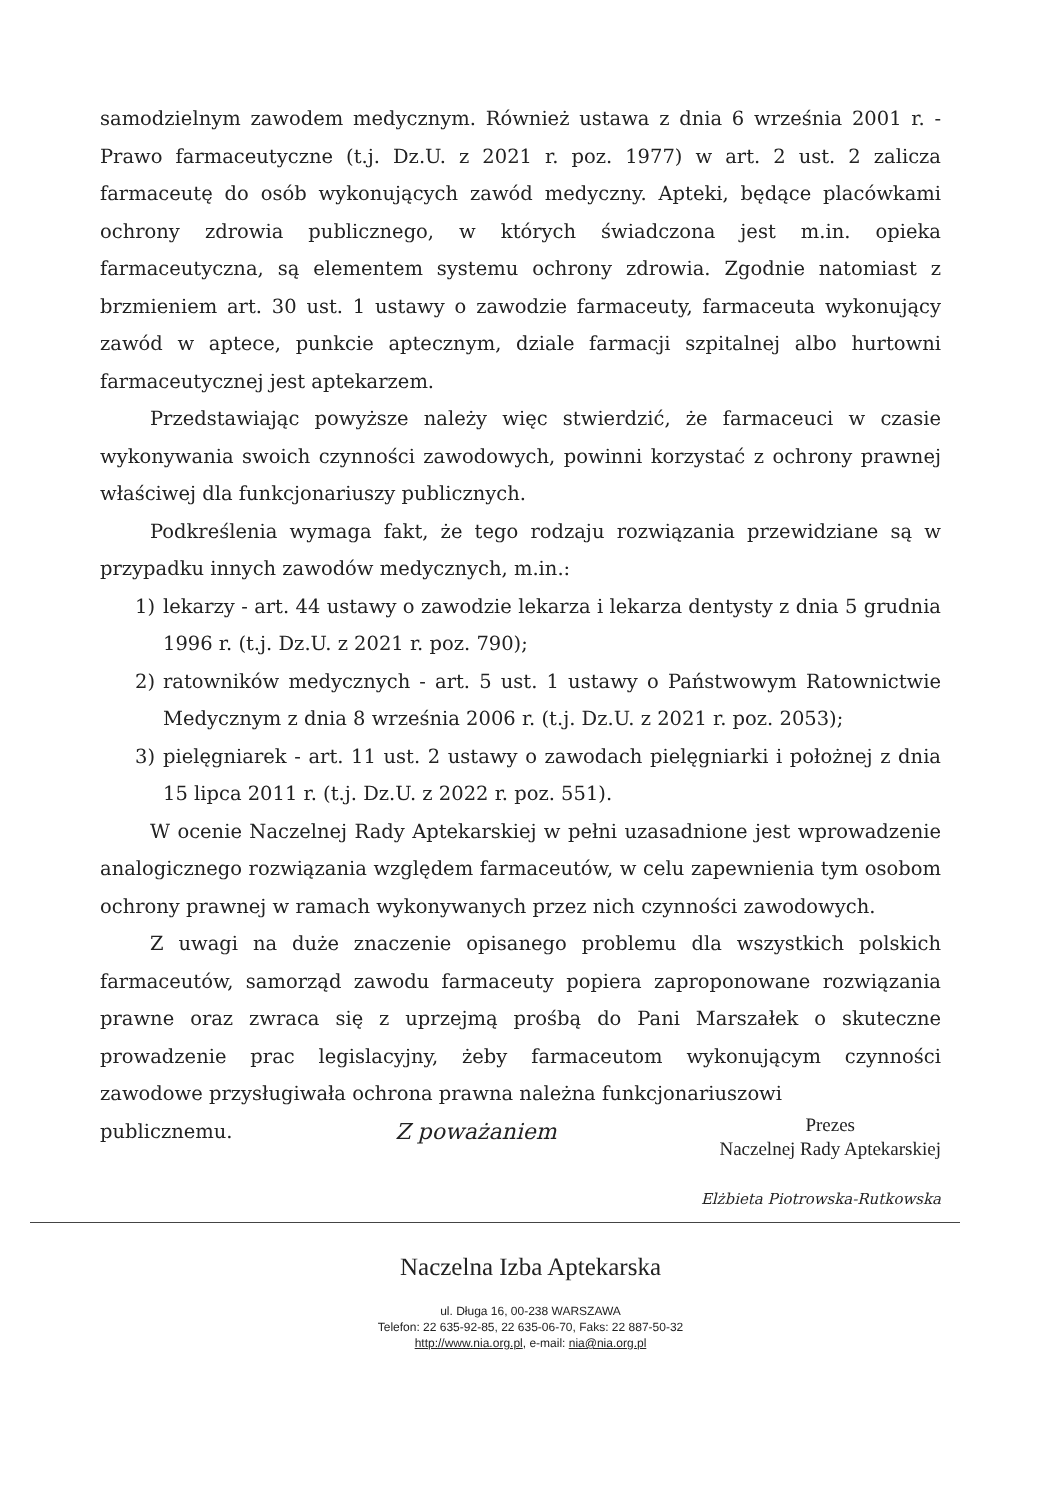samodzielnym zawodem medycznym. Również ustawa z dnia 6 września 2001 r. - Prawo farmaceutyczne (t.j. Dz.U. z 2021 r. poz. 1977) w art. 2 ust. 2 zalicza farmaceutę do osób wykonujących zawód medyczny. Apteki, będące placówkami ochrony zdrowia publicznego, w których świadczona jest m.in. opieka farmaceutyczna, są elementem systemu ochrony zdrowia. Zgodnie natomiast z brzmieniem art. 30 ust. 1 ustawy o zawodzie farmaceuty, farmaceuta wykonujący zawód w aptece, punkcie aptecznym, dziale farmacji szpitalnej albo hurtowni farmaceutycznej jest aptekarzem.
Przedstawiając powyższe należy więc stwierdzić, że farmaceuci w czasie wykonywania swoich czynności zawodowych, powinni korzystać z ochrony prawnej właściwej dla funkcjonariuszy publicznych.
Podkreślenia wymaga fakt, że tego rodzaju rozwiązania przewidziane są w przypadku innych zawodów medycznych, m.in.:
1) lekarzy - art. 44 ustawy o zawodzie lekarza i lekarza dentysty z dnia 5 grudnia 1996 r. (t.j. Dz.U. z 2021 r. poz. 790);
2) ratowników medycznych - art. 5 ust. 1 ustawy o Państwowym Ratownictwie Medycznym z dnia 8 września 2006 r. (t.j. Dz.U. z 2021 r. poz. 2053);
3) pielęgniarek - art. 11 ust. 2 ustawy o zawodach pielęgniarki i położnej z dnia 15 lipca 2011 r. (t.j. Dz.U. z 2022 r. poz. 551).
W ocenie Naczelnej Rady Aptekarskiej w pełni uzasadnione jest wprowadzenie analogicznego rozwiązania względem farmaceutów, w celu zapewnienia tym osobom ochrony prawnej w ramach wykonywanych przez nich czynności zawodowych.
Z uwagi na duże znaczenie opisanego problemu dla wszystkich polskich farmaceutów, samorząd zawodu farmaceuty popiera zaproponowane rozwiązania prawne oraz zwraca się z uprzejmą prośbą do Pani Marszałek o skuteczne prowadzenie prac legislacyjny, żeby farmaceutom wykonującym czynności zawodowe przysługiwała ochrona prawna należna funkcjonariuszowi
publicznemu. Z poważaniem
Prezes
Naczelnej Rady Aptekarskiej
Elżbieta Piotrowska-Rutkowska
Naczelna Izba Aptekarska
ul. Długa 16, 00-238 WARSZAWA
Telefon: 22 635-92-85, 22 635-06-70, Faks: 22 887-50-32
http://www.nia.org.pl, e-mail: nia@nia.org.pl